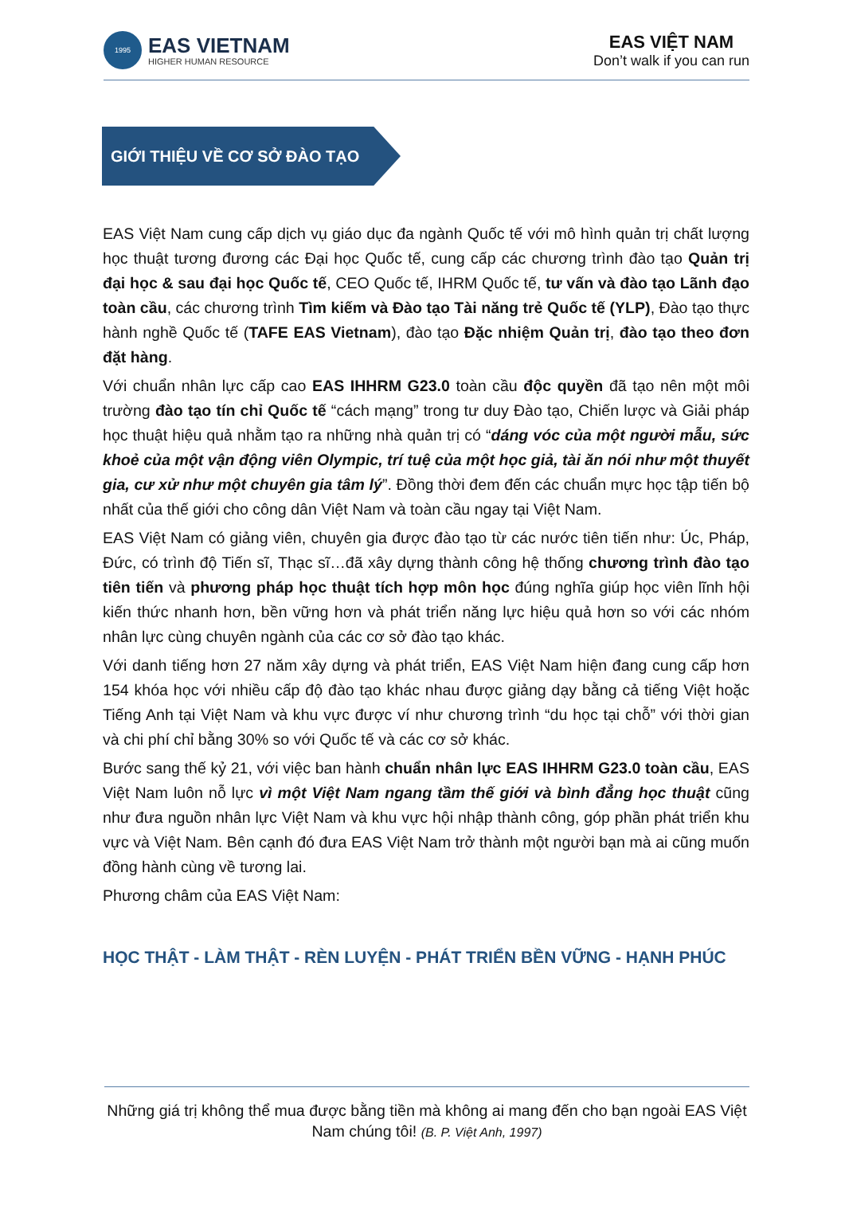1995
EAS VIETNAM
HIGHER HUMAN RESOURCE
EAS VIỆT NAM
Don’t walk if you can run
GIỚI THIỆU VỀ CƠ SỞ ĐÀO TẠO
EAS Việt Nam cung cấp dịch vụ giáo dục đa ngành Quốc tế với mô hình quản trị chất lượng học thuật tương đương các Đại học Quốc tế, cung cấp các chương trình đào tạo Quản trị đại học & sau đại học Quốc tế, CEO Quốc tế, IHRM Quốc tế, tư vấn và đào tạo Lãnh đạo toàn cầu, các chương trình Tìm kiếm và Đào tạo Tài năng trẻ Quốc tế (YLP), Đào tạo thực hành nghề Quốc tế (TAFE EAS Vietnam), đào tạo Đặc nhiệm Quản trị, đào tạo theo đơn đặt hàng.
Với chuẩn nhân lực cấp cao EAS IHHRM G23.0 toàn cầu độc quyền đã tạo nên một môi trường đào tạo tín chỉ Quốc tế “cách mạng” trong tư duy Đào tạo, Chiến lược và Giải pháp học thuật hiệu quả nhằm tạo ra những nhà quản trị có “dáng vóc của một người mẫu, sức khoẻ của một vận động viên Olympic, trí tuệ của một học giả, tài ăn nói như một thuyết gia, cư xử như một chuyên gia tâm lý”. Đồng thời đem đến các chuẩn mực học tập tiến bộ nhất của thế giới cho công dân Việt Nam và toàn cầu ngay tại Việt Nam.
EAS Việt Nam có giảng viên, chuyên gia được đào tạo từ các nước tiên tiến như: Úc, Pháp, Đức, có trình độ Tiến sĩ, Thạc sĩ…đã xây dựng thành công hệ thống chương trình đào tạo tiên tiến và phương pháp học thuật tích hợp môn học đúng nghĩa giúp học viên lĩnh hội kiến thức nhanh hơn, bền vững hơn và phát triển năng lực hiệu quả hơn so với các nhóm nhân lực cùng chuyên ngành của các cơ sở đào tạo khác.
Với danh tiếng hơn 27 năm xây dựng và phát triển, EAS Việt Nam hiện đang cung cấp hơn 154 khóa học với nhiều cấp độ đào tạo khác nhau được giảng dạy bằng cả tiếng Việt hoặc Tiếng Anh tại Việt Nam và khu vực được ví như chương trình “du học tại chỗ” với thời gian và chi phí chỉ bằng 30% so với Quốc tế và các cơ sở khác.
Bước sang thế kỷ 21, với việc ban hành chuẩn nhân lực EAS IHHRM G23.0 toàn cầu, EAS Việt Nam luôn nỗ lực vì một Việt Nam ngang tầm thế giới và bình đẳng học thuật cũng như đưa nguồn nhân lực Việt Nam và khu vực hội nhập thành công, góp phần phát triển khu vực và Việt Nam. Bên cạnh đó đưa EAS Việt Nam trở thành một người bạn mà ai cũng muốn đồng hành cùng về tương lai.
Phương châm của EAS Việt Nam:
HỌC THẬT - LÀM THẬT - RÈN LUYỆN - PHÁT TRIỂN BỀN VỮNG - HẠNH PHÚC
Những giá trị không thể mua được bằng tiền mà không ai mang đến cho bạn ngoài EAS Việt Nam chúng tôi! (B. P. Việt Anh, 1997)